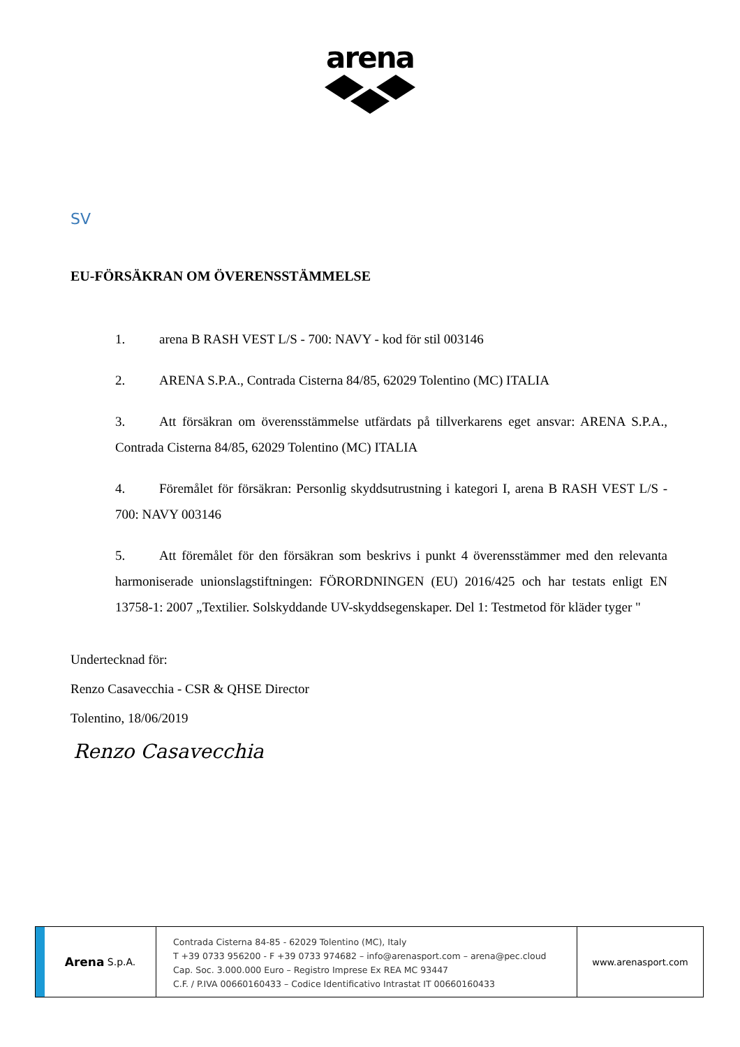arena
SV
EU-FÖRSÄKRAN OM ÖVERENSSTÄMMELSE
1. arena B RASH VEST L/S - 700: NAVY - kod för stil 003146
2. ARENA S.P.A., Contrada Cisterna 84/85, 62029 Tolentino (MC) ITALIA
3. Att försäkran om överensstämmelse utfärdats på tillverkarens eget ansvar: ARENA S.P.A., Contrada Cisterna 84/85, 62029 Tolentino (MC) ITALIA
4. Föremålet för försäkran: Personlig skyddsutrustning i kategori I, arena B RASH VEST L/S - 700: NAVY 003146
5. Att föremålet för den försäkran som beskrivs i punkt 4 överensstämmer med den relevanta harmoniserade unionslagstiftningen: FÖRORDNINGEN (EU) 2016/425 och har testats enligt EN 13758-1: 2007 „Textilier. Solskyddande UV-skyddsegenskaper. Del 1: Testmetod för kläder tyger "
Undertecknad för:
Renzo Casavecchia - CSR & QHSE Director
Tolentino, 18/06/2019
Renzo Casavecchia
Arena S.p.A.
Contrada Cisterna 84-85 - 62029 Tolentino (MC), Italy
T +39 0733 956200 - F +39 0733 974682 – info@arenasport.com – arena@pec.cloud
Cap. Soc. 3.000.000 Euro – Registro Imprese Ex REA MC 93447
C.F. / P.IVA 00660160433 – Codice Identificativo Intrastat IT 00660160433
www.arenasport.com